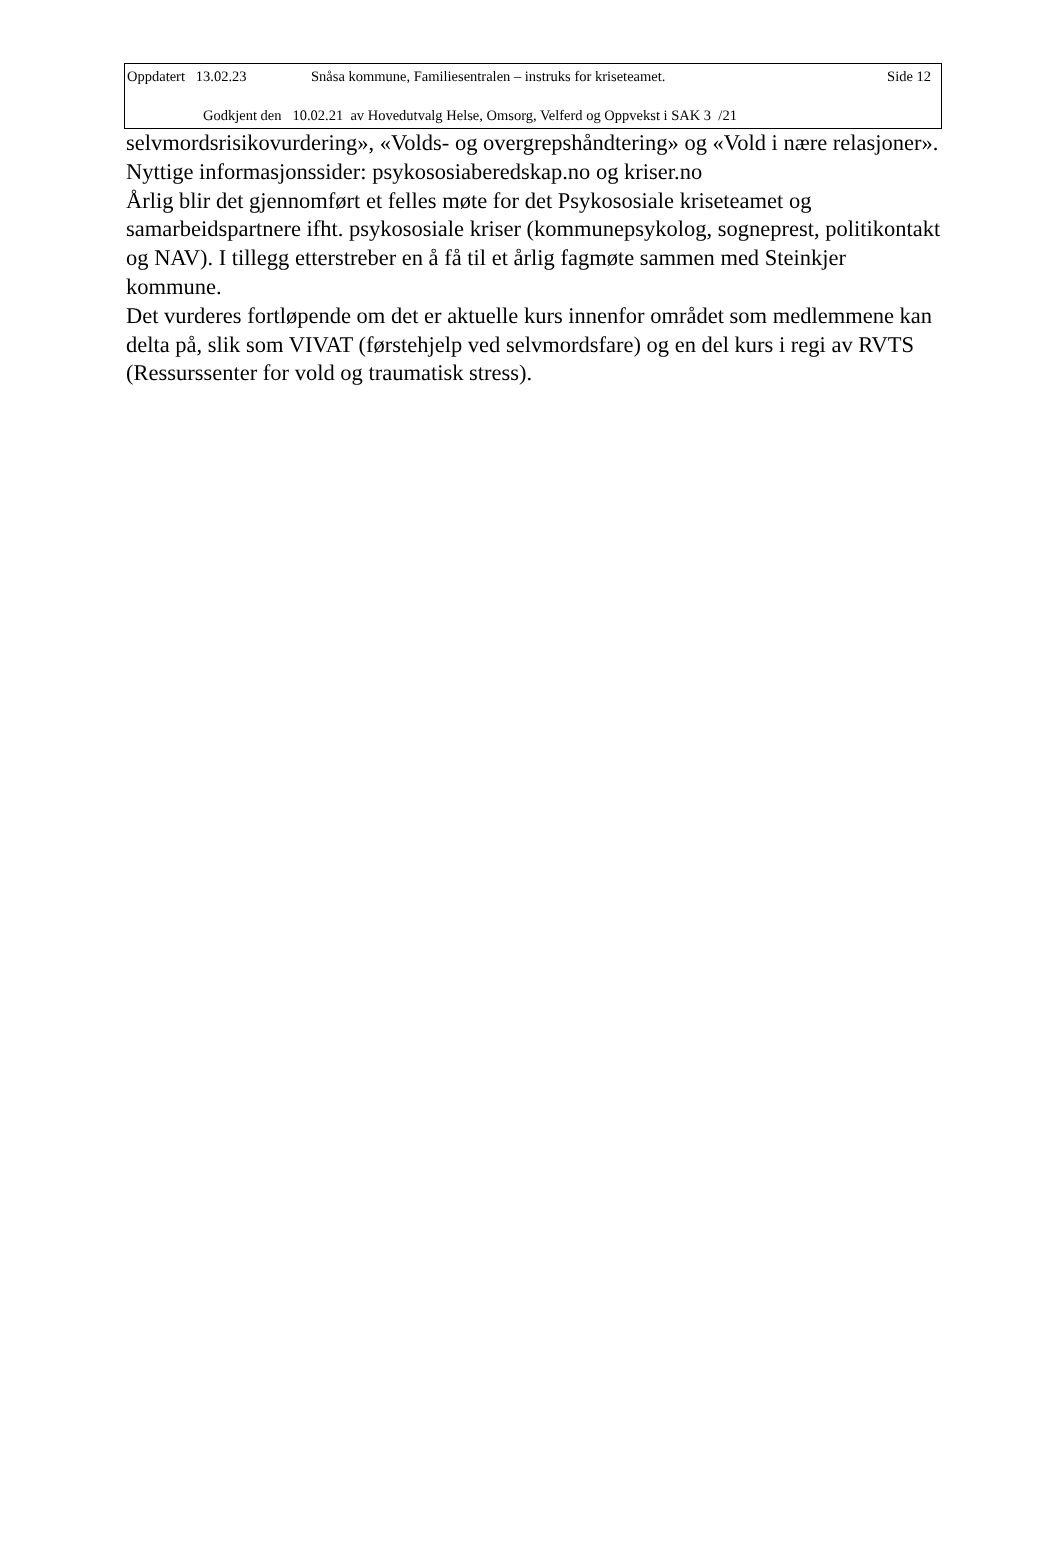Oppdatert 13.02.23 Snåsa kommune, Familiesentralen – instruks for kriseteamet. Side 12
Godkjent den 10.02.21 av Hovedutvalg Helse, Omsorg, Velferd og Oppvekst i SAK 3 /21
selvmordsrisikovurdering», «Volds- og overgrepshåndtering» og «Vold i nære relasjoner». Nyttige informasjonssider: psykososiaberedskap.no og kriser.no
Årlig blir det gjennomført et felles møte for det Psykososiale kriseteamet og samarbeidspartnere ifht. psykososiale kriser (kommunepsykolog, sogneprest, politikontakt og NAV). I tillegg etterstreber en å få til et årlig fagmøte sammen med Steinkjer kommune.
Det vurderes fortløpende om det er aktuelle kurs innenfor området som medlemmene kan delta på, slik som VIVAT (førstehjelp ved selvmordsfare) og en del kurs i regi av RVTS (Ressurssenter for vold og traumatisk stress).